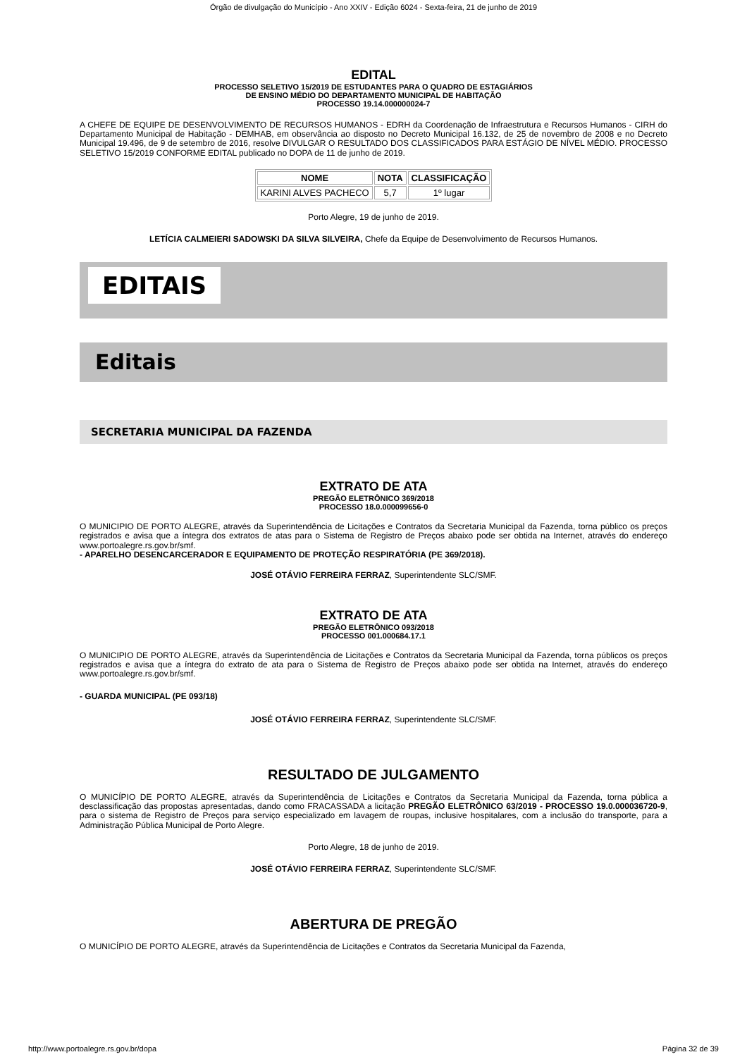Órgão de divulgação do Município - Ano XXIV - Edição 6024 - Sexta-feira, 21 de junho de 2019
EDITAL
PROCESSO SELETIVO 15/2019 DE ESTUDANTES PARA O QUADRO DE ESTAGIÁRIOS
DE ENSINO MÉDIO DO DEPARTAMENTO MUNICIPAL DE HABITAÇÃO
PROCESSO 19.14.000000024-7
A CHEFE DE EQUIPE DE DESENVOLVIMENTO DE RECURSOS HUMANOS - EDRH da Coordenação de Infraestrutura e Recursos Humanos - CIRH do Departamento Municipal de Habitação - DEMHAB, em observância ao disposto no Decreto Municipal 16.132, de 25 de novembro de 2008 e no Decreto Municipal 19.496, de 9 de setembro de 2016, resolve DIVULGAR O RESULTADO DOS CLASSIFICADOS PARA ESTÁGIO DE NÍVEL MÉDIO. PROCESSO SELETIVO 15/2019 CONFORME EDITAL publicado no DOPA de 11 de junho de 2019.
| NOME | NOTA | CLASSIFICAÇÃO |
| --- | --- | --- |
| KARINI ALVES PACHECO | 5,7 | 1º lugar |
Porto Alegre, 19 de junho de 2019.
LETÍCIA CALMEIERI SADOWSKI DA SILVA SILVEIRA, Chefe da Equipe de Desenvolvimento de Recursos Humanos.
EDITAIS
Editais
SECRETARIA MUNICIPAL DA FAZENDA
EXTRATO DE ATA
PREGÃO ELETRÔNICO 369/2018
PROCESSO 18.0.000099656-0
O MUNICIPIO DE PORTO ALEGRE, através da Superintendência de Licitações e Contratos da Secretaria Municipal da Fazenda, torna público os preços registrados e avisa que a íntegra dos extratos de atas para o Sistema de Registro de Preços abaixo pode ser obtida na Internet, através do endereço www.portoalegre.rs.gov.br/smf.
- APARELHO DESENCARCERADOR E EQUIPAMENTO DE PROTEÇÃO RESPIRATÓRIA (PE 369/2018).
JOSÉ OTÁVIO FERREIRA FERRAZ, Superintendente SLC/SMF.
EXTRATO DE ATA
PREGÃO ELETRÔNICO 093/2018
PROCESSO 001.000684.17.1
O MUNICIPIO DE PORTO ALEGRE, através da Superintendência de Licitações e Contratos da Secretaria Municipal da Fazenda, torna públicos os preços registrados e avisa que a íntegra do extrato de ata para o Sistema de Registro de Preços abaixo pode ser obtida na Internet, através do endereço www.portoalegre.rs.gov.br/smf.
- GUARDA MUNICIPAL (PE 093/18)
JOSÉ OTÁVIO FERREIRA FERRAZ, Superintendente SLC/SMF.
RESULTADO DE JULGAMENTO
O MUNICÍPIO DE PORTO ALEGRE, através da Superintendência de Licitações e Contratos da Secretaria Municipal da Fazenda, torna pública a desclassificação das propostas apresentadas, dando como FRACASSADA a licitação PREGÃO ELETRÔNICO 63/2019 - PROCESSO 19.0.000036720-9, para o sistema de Registro de Preços para serviço especializado em lavagem de roupas, inclusive hospitalares, com a inclusão do transporte, para a Administração Pública Municipal de Porto Alegre.
Porto Alegre, 18 de junho de 2019.
JOSÉ OTÁVIO FERREIRA FERRAZ, Superintendente SLC/SMF.
ABERTURA DE PREGÃO
O MUNICÍPIO DE PORTO ALEGRE, através da Superintendência de Licitações e Contratos da Secretaria Municipal da Fazenda,
http://www.portoalegre.rs.gov.br/dopa Página 32 de 39